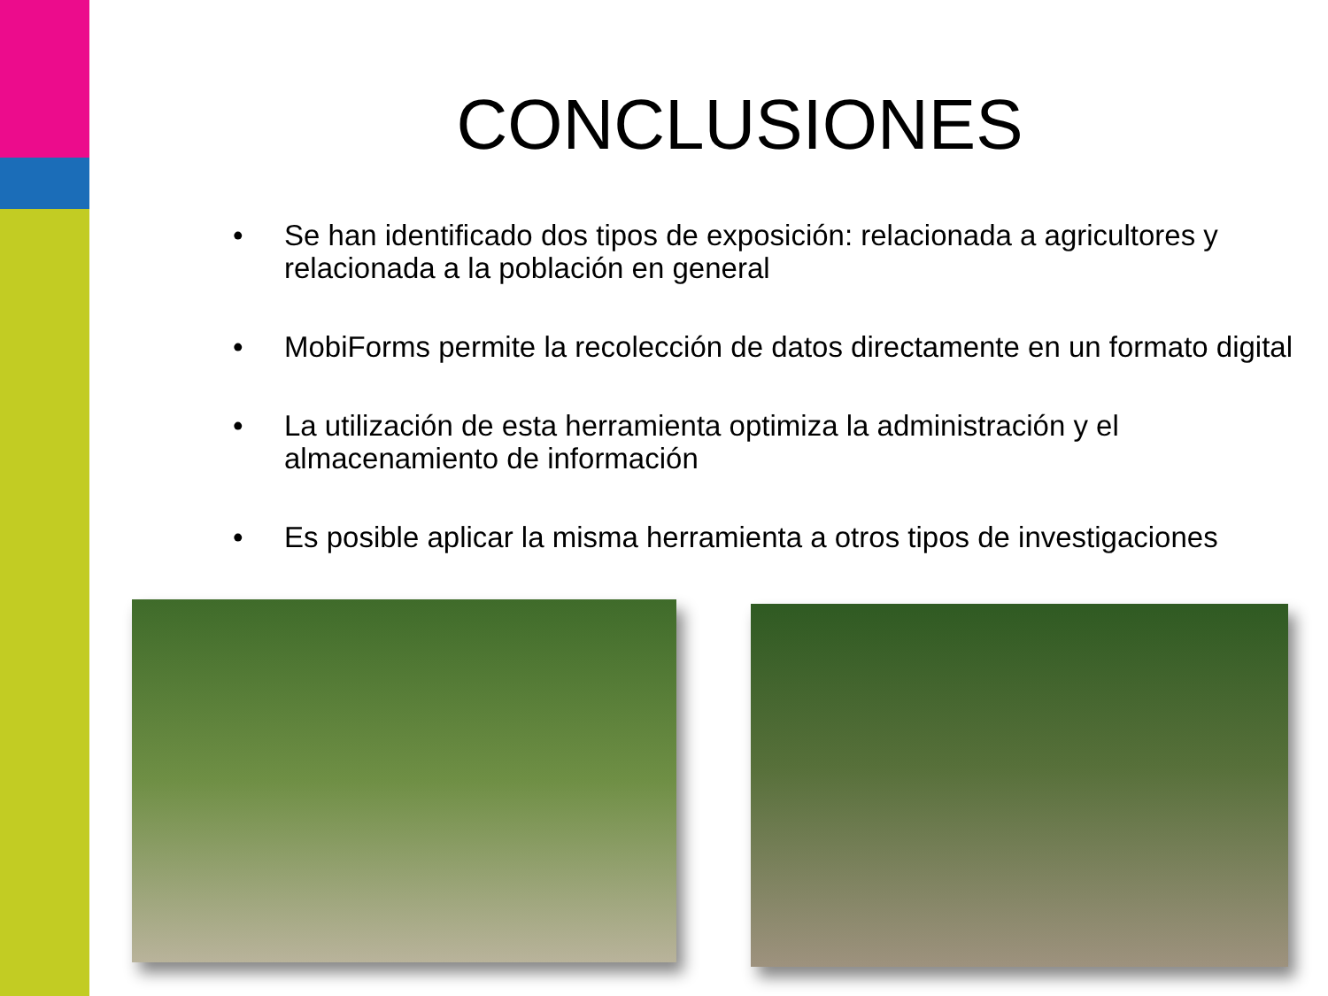CONCLUSIONES
• Se han identificado dos tipos de exposición: relacionada a agricultores y relacionada a la población en general
• MobiForms permite la recolección de datos directamente en un formato digital
• La utilización de esta herramienta optimiza la administración y el almacenamiento de información
• Es posible aplicar la misma herramienta a otros tipos de investigaciones